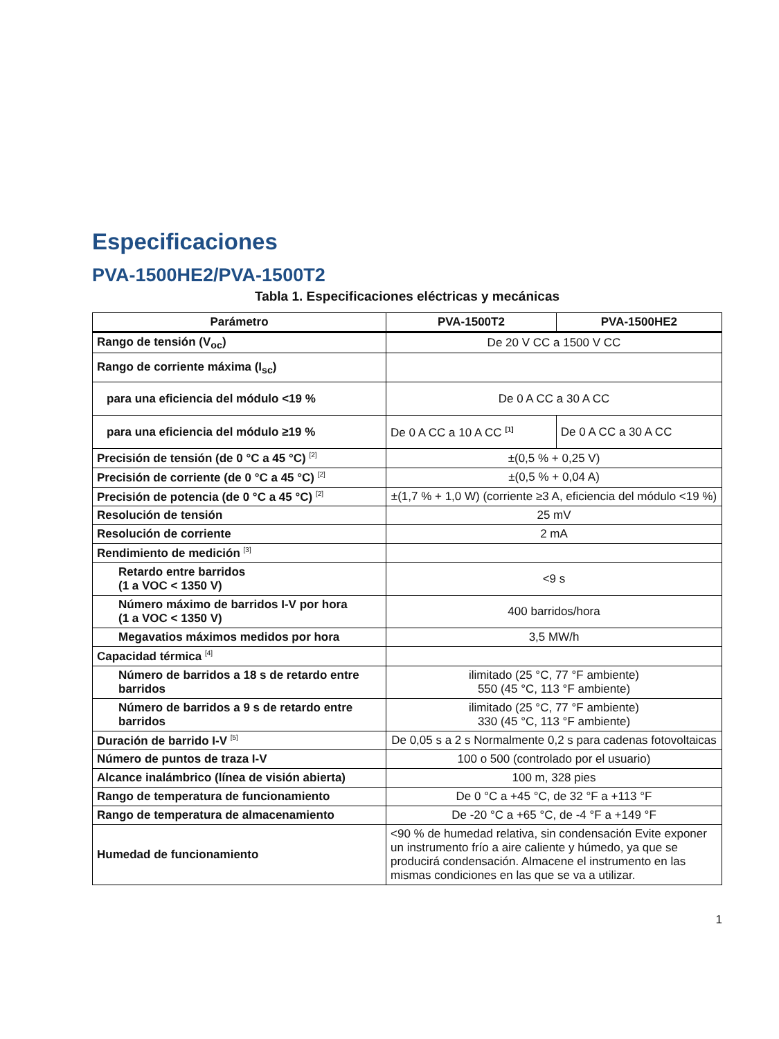Especificaciones
PVA-1500HE2/PVA-1500T2
Tabla 1. Especificaciones eléctricas y mecánicas
| Parámetro | PVA-1500T2 | PVA-1500HE2 |
| --- | --- | --- |
| Rango de tensión (V<sub>oc</sub>) | De 20 V CC a 1500 V CC | |
| Rango de corriente máxima (I<sub>sc</sub>) | | |
| para una eficiencia del módulo <19 % | De 0 A CC a 30 A CC | |
| para una eficiencia del módulo ≥19 % | De 0 A CC a 10 A CC <sup>[1]</sup> | De 0 A CC a 30 A CC |
| Precisión de tensión (de 0 °C a 45 °C) <sup>[2]</sup> | ±(0,5 % + 0,25 V) | |
| Precisión de corriente (de 0 °C a 45 °C) <sup>[2]</sup> | ±(0,5 % + 0,04 A) | |
| Precisión de potencia (de 0 °C a 45 °C) <sup>[2]</sup> | ±(1,7 % + 1,0 W) (corriente ≥3 A, eficiencia del módulo <19 %) | |
| Resolución de tensión | 25 mV | |
| Resolución de corriente | 2 mA | |
| Rendimiento de medición <sup>[3]</sup> | | |
| Retardo entre barridos (1 a VOC < 1350 V) | <9 s | |
| Número máximo de barridos I-V por hora (1 a VOC < 1350 V) | 400 barridos/hora | |
| Megavatios máximos medidos por hora | 3,5 MW/h | |
| Capacidad térmica <sup>[4]</sup> | | |
| Número de barridos a 18 s de retardo entre barridos | ilimitado (25 °C, 77 °F ambiente) 550 (45 °C, 113 °F ambiente) | |
| Número de barridos a 9 s de retardo entre barridos | ilimitado (25 °C, 77 °F ambiente) 330 (45 °C, 113 °F ambiente) | |
| Duración de barrido I-V <sup>[5]</sup> | De 0,05 s a 2 s Normalmente 0,2 s para cadenas fotovoltaicas | |
| Número de puntos de traza I-V | 100 o 500 (controlado por el usuario) | |
| Alcance inalámbrico (línea de visión abierta) | 100 m, 328 pies | |
| Rango de temperatura de funcionamiento | De 0 °C a +45 °C, de 32 °F a +113 °F | |
| Rango de temperatura de almacenamiento | De -20 °C a +65 °C, de -4 °F a +149 °F | |
| Humedad de funcionamiento | <90 % de humedad relativa, sin condensación Evite exponer un instrumento frío a aire caliente y húmedo, ya que se producirá condensación. Almacene el instrumento en las mismas condiciones en las que se va a utilizar. | |
1